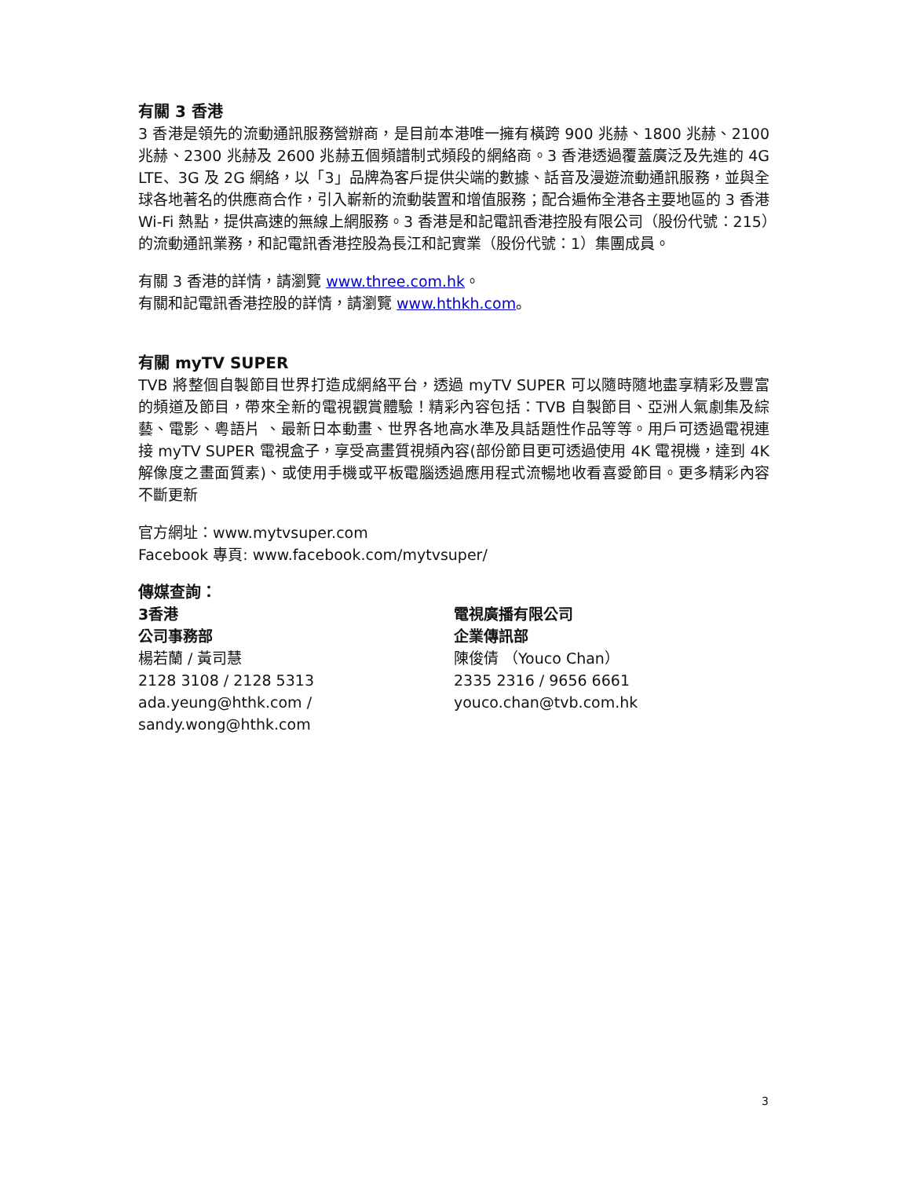有關 3 香港
3 香港是領先的流動通訊服務營辦商，是目前本港唯一擁有橫跨 900 兆赫、1800 兆赫、2100 兆赫、2300 兆赫及 2600 兆赫五個頻譜制式頻段的網絡商。3 香港透過覆蓋廣泛及先進的 4G LTE、3G 及 2G 網絡，以「3」品牌為客戶提供尖端的數據、話音及漫遊流動通訊服務，並與全球各地著名的供應商合作，引入嶄新的流動裝置和增值服務；配合遍佈全港各主要地區的 3 香港 Wi-Fi 熱點，提供高速的無線上網服務。3 香港是和記電訊香港控股有限公司（股份代號：215）的流動通訊業務，和記電訊香港控股為長江和記實業（股份代號：1）集團成員。
有關 3 香港的詳情，請瀏覽 www.three.com.hk。
有關和記電訊香港控股的詳情，請瀏覽 www.hthkh.com。
有關 myTV SUPER
TVB 將整個自製節目世界打造成網絡平台，透過 myTV SUPER 可以隨時隨地盡享精彩及豐富的頻道及節目，帶來全新的電視觀賞體驗！精彩內容包括：TVB 自製節目、亞洲人氣劇集及綜藝、電影、粵語片 、最新日本動畫、世界各地高水準及具話題性作品等等。用戶可透過電視連接 myTV SUPER 電視盒子，享受高畫質視頻內容(部份節目更可透過使用 4K 電視機，達到 4K 解像度之畫面質素)、或使用手機或平板電腦透過應用程式流暢地收看喜愛節目。更多精彩內容不斷更新
官方網址：www.mytvsuper.com
Facebook 專頁: www.facebook.com/mytvsuper/
傳媒查詢：
3香港
公司事務部
楊若蘭 / 黃司慧
2128 3108 / 2128 5313
ada.yeung@hthk.com / sandy.wong@hthk.com
電視廣播有限公司
企業傳訊部
陳俊倩 （Youco Chan）
2335 2316 / 9656 6661
youco.chan@tvb.com.hk
3